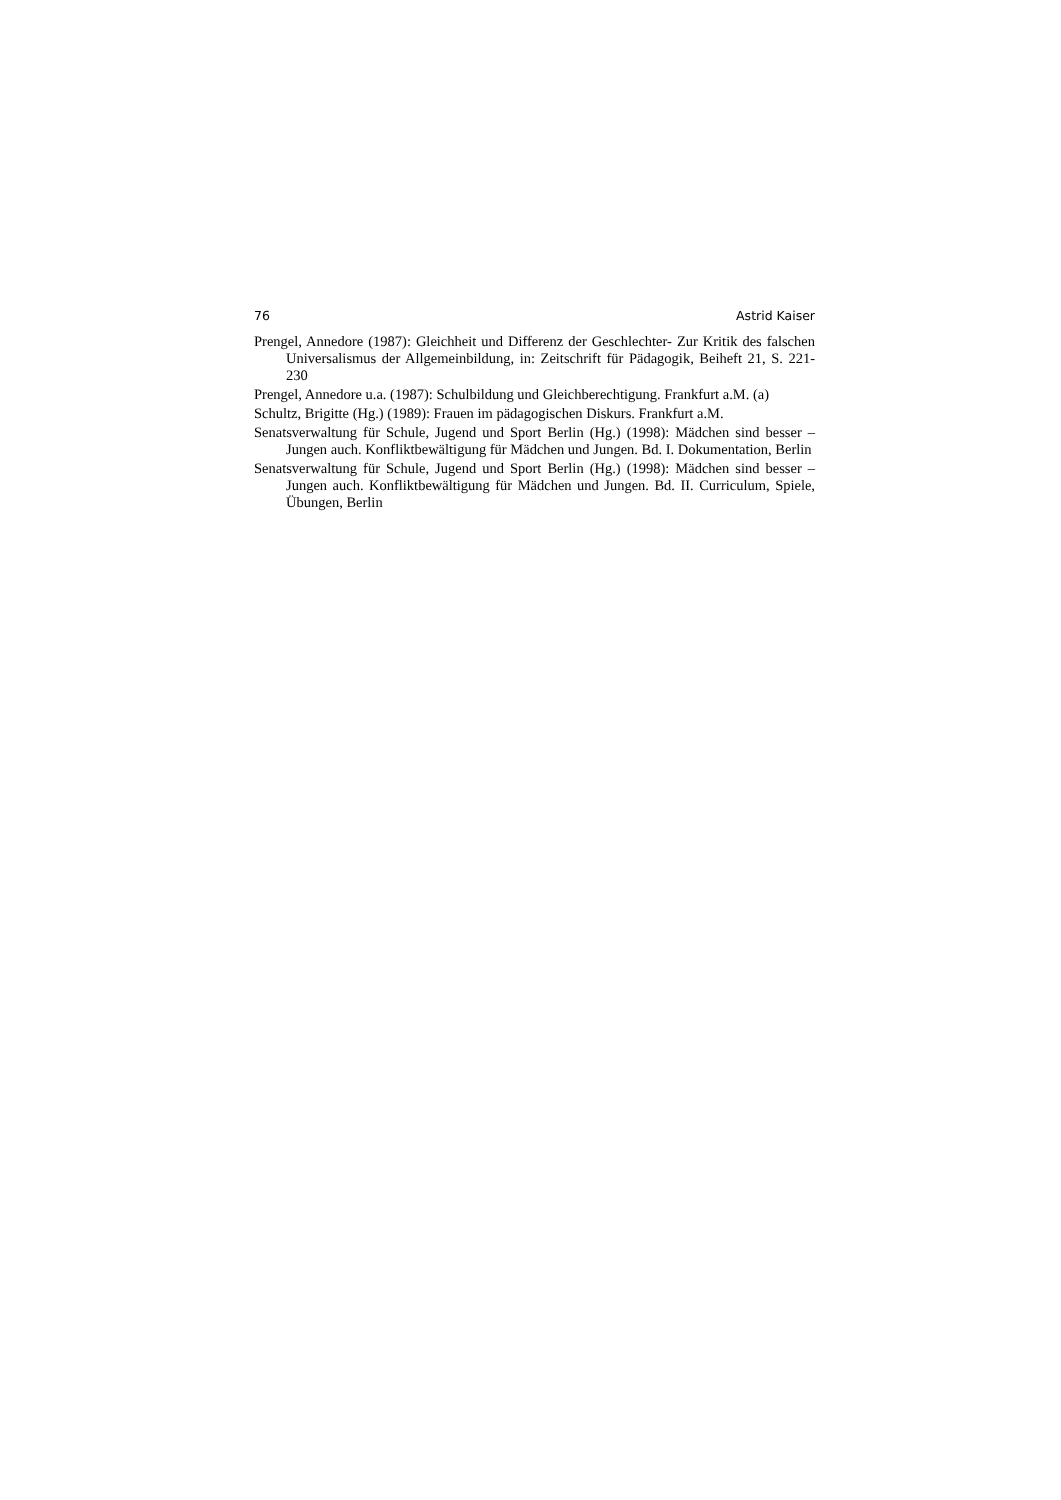76 Astrid Kaiser
Prengel, Annedore (1987): Gleichheit und Differenz der Geschlechter- Zur Kritik des falschen Universalismus der Allgemeinbildung, in: Zeitschrift für Pädagogik, Beiheft 21, S. 221-230
Prengel, Annedore u.a. (1987): Schulbildung und Gleichberechtigung. Frankfurt a.M. (a)
Schultz, Brigitte (Hg.) (1989): Frauen im pädagogischen Diskurs. Frankfurt a.M.
Senatsverwaltung für Schule, Jugend und Sport Berlin (Hg.) (1998): Mädchen sind besser – Jungen auch. Konfliktbewältigung für Mädchen und Jungen. Bd. I. Dokumentation, Berlin
Senatsverwaltung für Schule, Jugend und Sport Berlin (Hg.) (1998): Mädchen sind besser – Jungen auch. Konfliktbewältigung für Mädchen und Jungen. Bd. II. Curriculum, Spiele, Übungen, Berlin